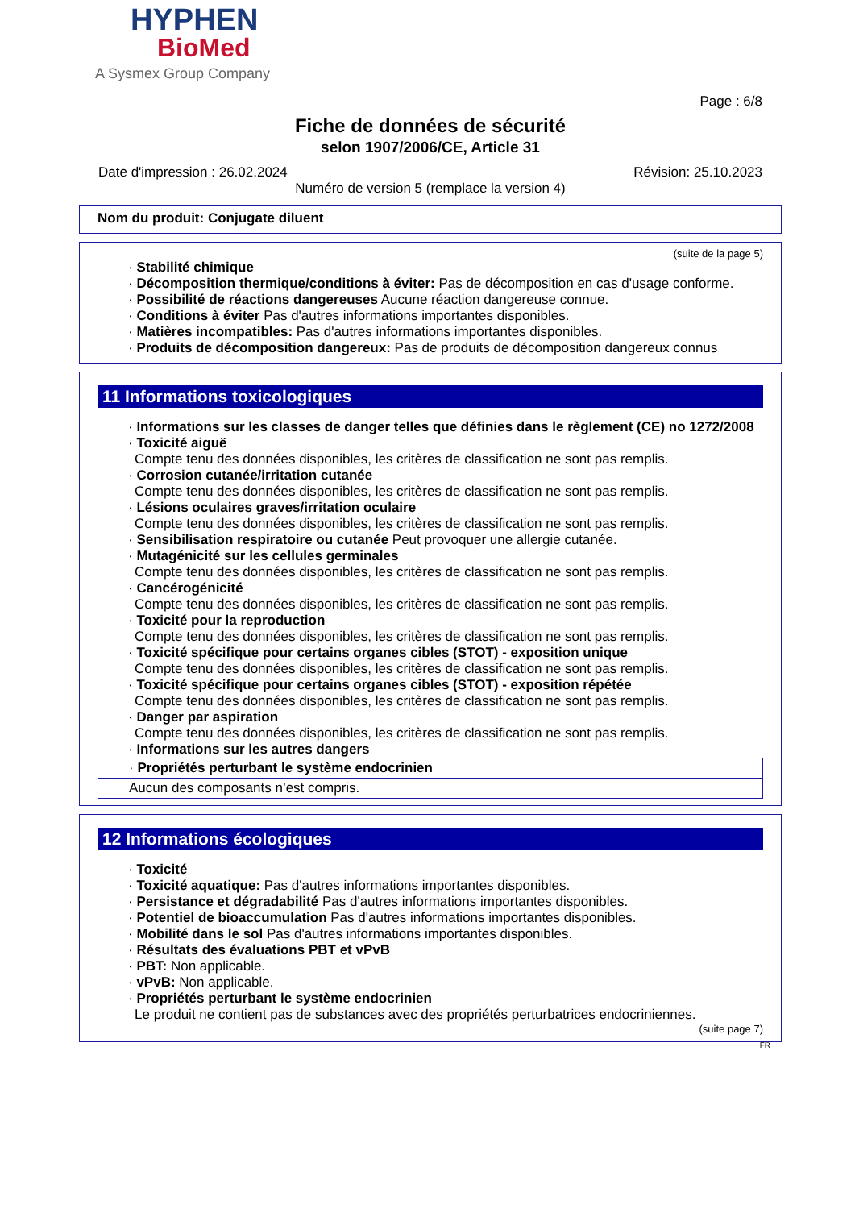HYPHEN
BioMed
A Sysmex Group Company
Page : 6/8
Fiche de données de sécurité
selon 1907/2006/CE, Article 31
Date d'impression : 26.02.2024 Révision: 25.10.2023
Numéro de version 5 (remplace la version 4)
Nom du produit: Conjugate diluent
(suite de la page 5)
· Stabilité chimique
· Décomposition thermique/conditions à éviter: Pas de décomposition en cas d'usage conforme.
· Possibilité de réactions dangereuses Aucune réaction dangereuse connue.
· Conditions à éviter Pas d'autres informations importantes disponibles.
· Matières incompatibles: Pas d'autres informations importantes disponibles.
· Produits de décomposition dangereux: Pas de produits de décomposition dangereux connus
11 Informations toxicologiques
· Informations sur les classes de danger telles que définies dans le règlement (CE) no 1272/2008
· Toxicité aiguë
Compte tenu des données disponibles, les critères de classification ne sont pas remplis.
· Corrosion cutanée/irritation cutanée
Compte tenu des données disponibles, les critères de classification ne sont pas remplis.
· Lésions oculaires graves/irritation oculaire
Compte tenu des données disponibles, les critères de classification ne sont pas remplis.
· Sensibilisation respiratoire ou cutanée Peut provoquer une allergie cutanée.
· Mutagénicité sur les cellules germinales
Compte tenu des données disponibles, les critères de classification ne sont pas remplis.
· Cancérogénicité
Compte tenu des données disponibles, les critères de classification ne sont pas remplis.
· Toxicité pour la reproduction
Compte tenu des données disponibles, les critères de classification ne sont pas remplis.
· Toxicité spécifique pour certains organes cibles (STOT) - exposition unique
Compte tenu des données disponibles, les critères de classification ne sont pas remplis.
· Toxicité spécifique pour certains organes cibles (STOT) - exposition répétée
Compte tenu des données disponibles, les critères de classification ne sont pas remplis.
· Danger par aspiration
Compte tenu des données disponibles, les critères de classification ne sont pas remplis.
· Informations sur les autres dangers
· Propriétés perturbant le système endocrinien
Aucun des composants n’est compris.
12 Informations écologiques
· Toxicité
· Toxicité aquatique: Pas d'autres informations importantes disponibles.
· Persistance et dégradabilité Pas d'autres informations importantes disponibles.
· Potentiel de bioaccumulation Pas d'autres informations importantes disponibles.
· Mobilité dans le sol Pas d'autres informations importantes disponibles.
· Résultats des évaluations PBT et vPvB
· PBT: Non applicable.
· vPvB: Non applicable.
· Propriétés perturbant le système endocrinien
Le produit ne contient pas de substances avec des propriétés perturbatrices endocriniennes.
(suite page 7)
FR